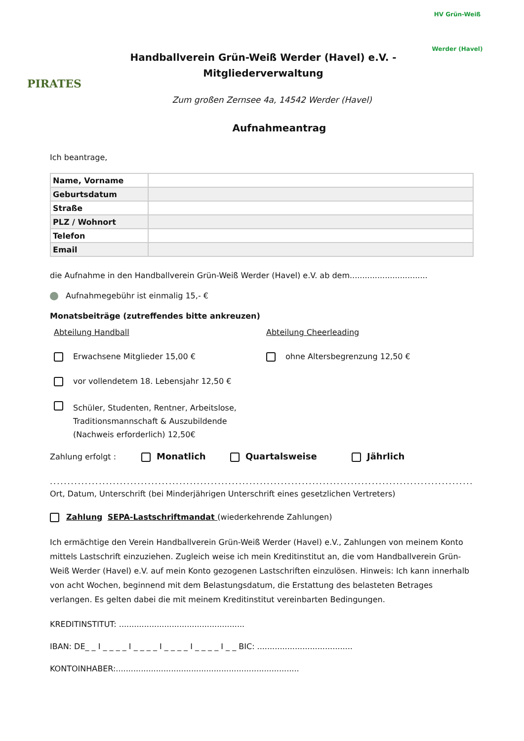PIRATES
Handballverein Grün-Weiß Werder (Havel) e.V. -
Mitgliederverwaltung
HV Grün-Weiß
Werder (Havel)
Zum großen Zernsee 4a, 14542 Werder (Havel)
Aufnahmeantrag
Ich beantrage,
| Name, Vorname | |
| Geburtsdatum | |
| Straße | |
| PLZ / Wohnort | |
| Telefon | |
| Email | |
die Aufnahme in den Handballverein Grün-Weiß Werder (Havel) e.V. ab dem...............................
Aufnahmegebühr ist einmalig 15,- €
Monatsbeiträge (zutreffendes bitte ankreuzen)
Abteilung Handball
Erwachsene Mitglieder 15,00 €
vor vollendetem 18. Lebensjahr 12,50 €
Schüler, Studenten, Rentner, Arbeitslose,
Traditionsmannschaft & Auszubildende
(Nachweis erforderlich) 12,50€
Abteilung Cheerleading
ohne Altersbegrenzung 12,50 €
Zahlung erfolgt : Monatlich Quartalsweise Jährlich
..........................................................................................................................................
Ort, Datum, Unterschrift (bei Minderjährigen Unterschrift eines gesetzlichen Vertreters)
Zahlung SEPA-Lastschriftmandat (wiederkehrende Zahlungen)
Ich ermächtige den Verein Handballverein Grün-Weiß Werder (Havel) e.V., Zahlungen von meinem Konto mittels Lastschrift einzuziehen. Zugleich weise ich mein Kreditinstitut an, die vom Handballverein Grün-Weiß Werder (Havel) e.V. auf mein Konto gezogenen Lastschriften einzulösen. Hinweis: Ich kann innerhalb von acht Wochen, beginnend mit dem Belastungsdatum, die Erstattung des belasteten Betrages verlangen. Es gelten dabei die mit meinem Kreditinstitut vereinbarten Bedingungen.
KREDITINSTITUT: ..................................................
IBAN: DE_ _ I _ _ _ _ I _ _ _ _ I _ _ _ _ I _ _ _ _ I _ _ BIC: ......................................
KONTOINHABER:.........................................................................